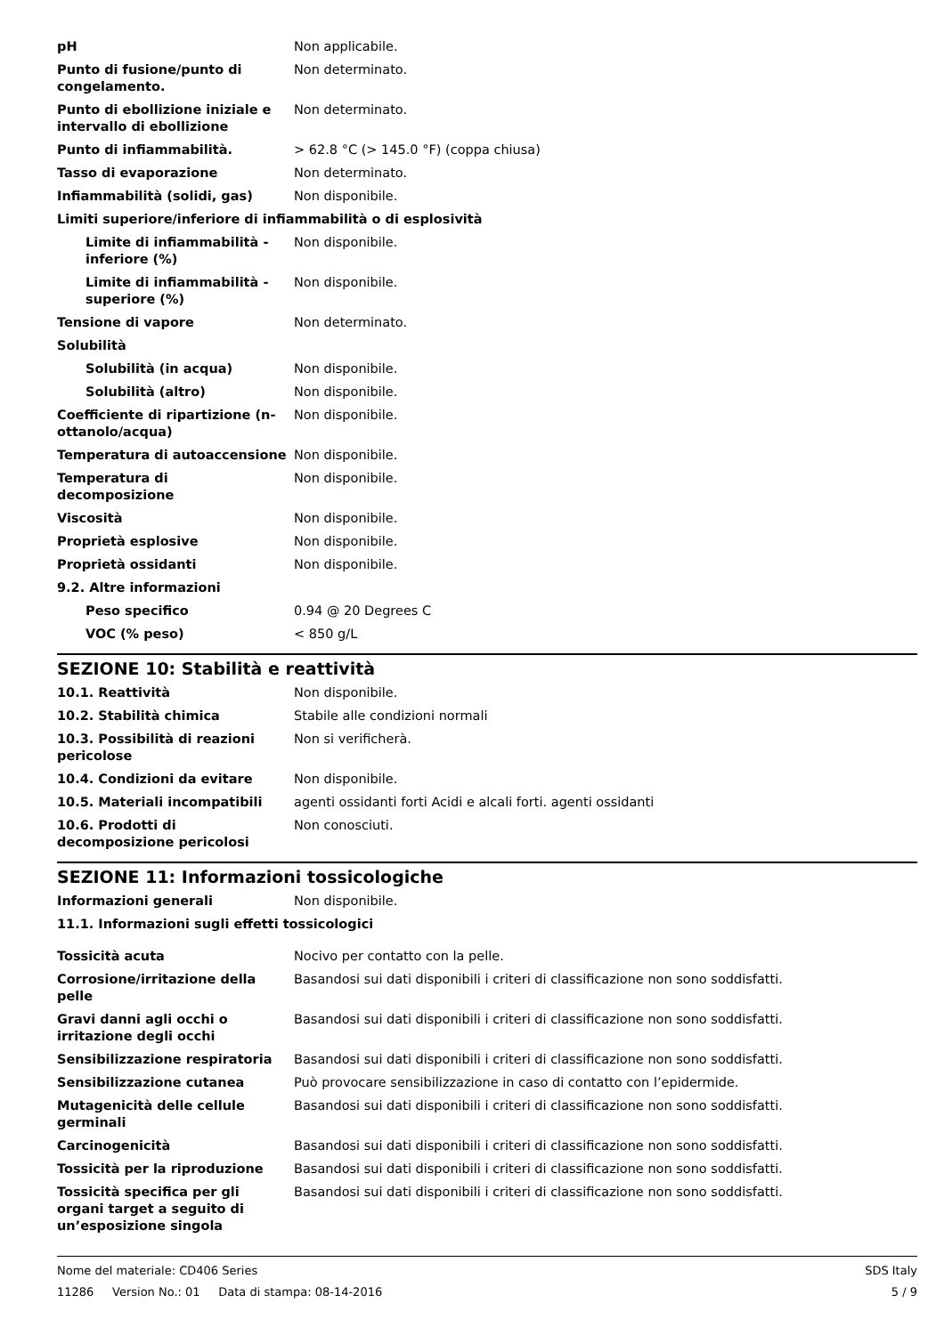| pH | Non applicabile. |
| Punto di fusione/punto di congelamento. | Non determinato. |
| Punto di ebollizione iniziale e intervallo di ebollizione | Non determinato. |
| Punto di infiammabilità. | > 62.8 °C (> 145.0 °F) (coppa chiusa) |
| Tasso di evaporazione | Non determinato. |
| Infiammabilità (solidi, gas) | Non disponibile. |
| Limiti superiore/inferiore di infiammabilità o di esplosività | |
| Limite di infiammabilità - inferiore (%) | Non disponibile. |
| Limite di infiammabilità - superiore (%) | Non disponibile. |
| Tensione di vapore | Non determinato. |
| Solubilità | |
| Solubilità (in acqua) | Non disponibile. |
| Solubilità (altro) | Non disponibile. |
| Coefficiente di ripartizione (n-ottanolo/acqua) | Non disponibile. |
| Temperatura di autoaccensione | Non disponibile. |
| Temperatura di decomposizione | Non disponibile. |
| Viscosità | Non disponibile. |
| Proprietà esplosive | Non disponibile. |
| Proprietà ossidanti | Non disponibile. |
| 9.2. Altre informazioni | |
| Peso specifico | 0.94 @ 20 Degrees C |
| VOC (% peso) | < 850 g/L |
SEZIONE 10: Stabilità e reattività
| 10.1. Reattività | Non disponibile. |
| 10.2. Stabilità chimica | Stabile alle condizioni normali |
| 10.3. Possibilità di reazioni pericolose | Non si verificherà. |
| 10.4. Condizioni da evitare | Non disponibile. |
| 10.5. Materiali incompatibili | agenti ossidanti forti Acidi e alcali forti. agenti ossidanti |
| 10.6. Prodotti di decomposizione pericolosi | Non conosciuti. |
SEZIONE 11: Informazioni tossicologiche
| Informazioni generali | Non disponibile. |
| 11.1. Informazioni sugli effetti tossicologici | |
| Tossicità acuta | Nocivo per contatto con la pelle. |
| Corrosione/irritazione della pelle | Basandosi sui dati disponibili i criteri di classificazione non sono soddisfatti. |
| Gravi danni agli occhi o irritazione degli occhi | Basandosi sui dati disponibili i criteri di classificazione non sono soddisfatti. |
| Sensibilizzazione respiratoria | Basandosi sui dati disponibili i criteri di classificazione non sono soddisfatti. |
| Sensibilizzazione cutanea | Può provocare sensibilizzazione in caso di contatto con l’epidermide. |
| Mutagenicità delle cellule germinali | Basandosi sui dati disponibili i criteri di classificazione non sono soddisfatti. |
| Carcinogenicità | Basandosi sui dati disponibili i criteri di classificazione non sono soddisfatti. |
| Tossicità per la riproduzione | Basandosi sui dati disponibili i criteri di classificazione non sono soddisfatti. |
| Tossicità specifica per gli organi target a seguito di un’esposizione singola | Basandosi sui dati disponibili i criteri di classificazione non sono soddisfatti. |
Nome del materiale: CD406 Series
11286 Version No.: 01 Data di stampa: 08-14-2016
SDS Italy
5 / 9